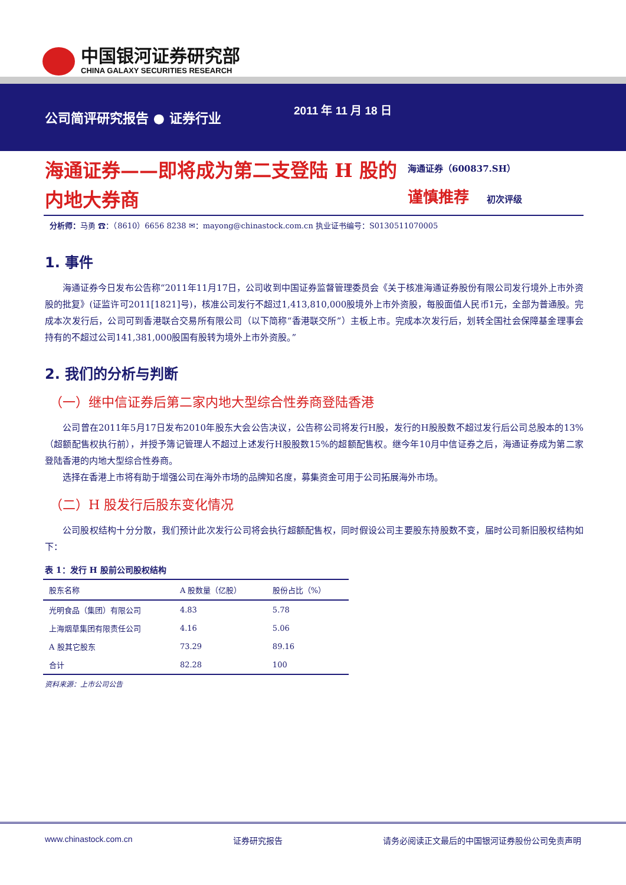中国银河证券研究部
CHINA GALAXY SECURITIES RESEARCH
公司简评研究报告 ● 证券行业 2011 年 11 月 18 日
海通证券——即将成为第二支登陆 H 股的内地大券商
海通证券（600837.SH）
谨慎推荐 初次评级
分析师：马勇 ☎：（8610）6656 8238 ✉：mayong@chinastock.com.cn 执业证书编号：S0130511070005
1. 事件
海通证券今日发布公告称“2011年11月17日，公司收到中国证券监督管理委员会《关于核准海通证券股份有限公司发行境外上市外资股的批复》(证监许可2011[1821]号)，核准公司发行不超过1,413,810,000股境外上市外资股，每股面值人民币1元，全部为普通股。完成本次发行后，公司可到香港联合交易所有限公司（以下简称“香港联交所”）主板上市。完成本次发行后，划转全国社会保障基金理事会持有的不超过公司141,381,000股国有股转为境外上市外资股。”
2. 我们的分析与判断
（一）继中信证券后第二家内地大型综合性券商登陆香港
公司曾在2011年5月17日发布2010年股东大会公告决议，公告称公司将发行H股，发行的H股股数不超过发行后公司总股本的13%（超额配售权执行前），并授予簿记管理人不超过上述发行H股股数15%的超额配售权。继今年10月中信证券之后，海通证券成为第二家登陆香港的内地大型综合性券商。
选择在香港上市将有助于增强公司在海外市场的品牌知名度，募集资金可用于公司拓展海外市场。
（二）H 股发行后股东变化情况
公司股权结构十分分散，我们预计此次发行公司将会执行超额配售权，同时假设公司主要股东持股数不变，届时公司新旧股权结构如下：
表 1：发行 H 股前公司股权结构
| 股东名称 | A 股数量（亿股） | 股份占比（%） |
| --- | --- | --- |
| 光明食品（集团）有限公司 | 4.83 | 5.78 |
| 上海烟草集团有限责任公司 | 4.16 | 5.06 |
| A 股其它股东 | 73.29 | 89.16 |
| 合计 | 82.28 | 100 |
资料来源：上市公司公告
www.chinastock.com.cn 证券研究报告 请务必阅读正文最后的中国银河证券股份公司免责声明